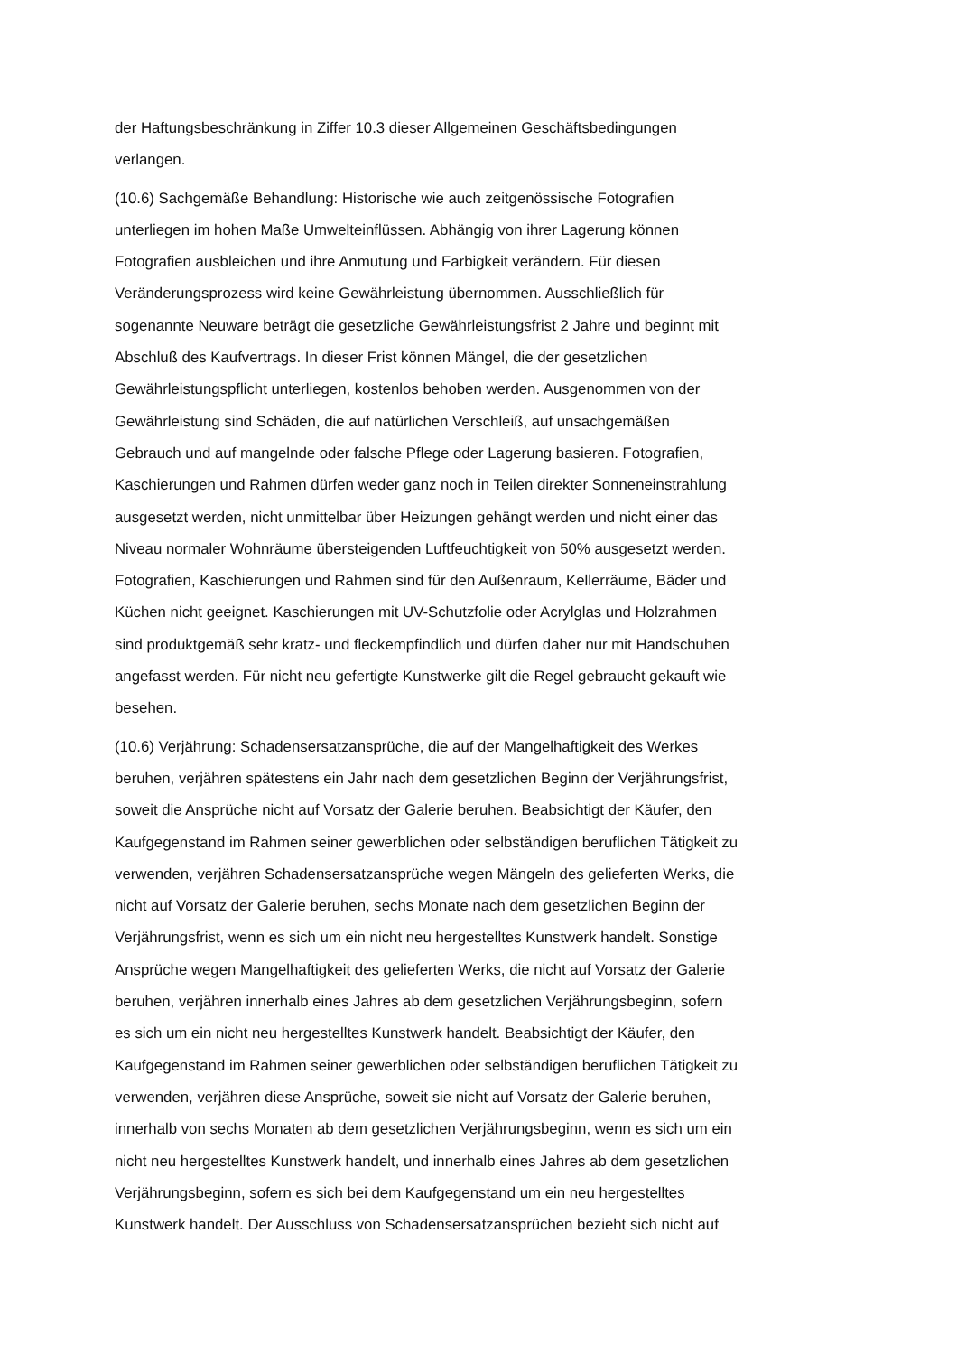der Haftungsbeschränkung in Ziffer 10.3 dieser Allgemeinen Geschäftsbedingungen
verlangen.
(10.6) Sachgemäße Behandlung: Historische wie auch zeitgenössische Fotografien
unterliegen im hohen Maße Umwelteinflüssen. Abhängig von ihrer Lagerung können
Fotografien ausbleichen und ihre Anmutung und Farbigkeit verändern. Für diesen
Veränderungsprozess wird keine Gewährleistung übernommen. Ausschließlich für
sogenannte Neuware beträgt die gesetzliche Gewährleistungsfrist 2 Jahre und beginnt mit
Abschluß des Kaufvertrags. In dieser Frist können Mängel, die der gesetzlichen
Gewährleistungspflicht unterliegen, kostenlos behoben werden. Ausgenommen von der
Gewährleistung sind Schäden, die auf natürlichen Verschleiß, auf unsachgemäßen
Gebrauch und auf mangelnde oder falsche Pflege oder Lagerung basieren. Fotografien,
Kaschierungen und Rahmen dürfen weder ganz noch in Teilen direkter Sonneneinstrahlung
ausgesetzt werden, nicht unmittelbar über Heizungen gehängt werden und nicht einer das
Niveau normaler Wohnräume übersteigenden Luftfeuchtigkeit von 50% ausgesetzt werden.
Fotografien, Kaschierungen und Rahmen sind für den Außenraum, Kellerräume, Bäder und
Küchen nicht geeignet. Kaschierungen mit UV-Schutzfolie oder Acrylglas und Holzrahmen
sind produktgemäß sehr kratz- und fleckempfindlich und dürfen daher nur mit Handschuhen
angefasst werden. Für nicht neu gefertigte Kunstwerke gilt die Regel gebraucht gekauft wie
besehen.
(10.6) Verjährung: Schadensersatzansprüche, die auf der Mangelhaftigkeit des Werkes
beruhen, verjähren spätestens ein Jahr nach dem gesetzlichen Beginn der Verjährungsfrist,
soweit die Ansprüche nicht auf Vorsatz der Galerie beruhen. Beabsichtigt der Käufer, den
Kaufgegenstand im Rahmen seiner gewerblichen oder selbständigen beruflichen Tätigkeit zu
verwenden, verjähren Schadensersatzansprüche wegen Mängeln des gelieferten Werks, die
nicht auf Vorsatz der Galerie beruhen, sechs Monate nach dem gesetzlichen Beginn der
Verjährungsfrist, wenn es sich um ein nicht neu hergestelltes Kunstwerk handelt. Sonstige
Ansprüche wegen Mangelhaftigkeit des gelieferten Werks, die nicht auf Vorsatz der Galerie
beruhen, verjähren innerhalb eines Jahres ab dem gesetzlichen Verjährungsbeginn, sofern
es sich um ein nicht neu hergestelltes Kunstwerk handelt. Beabsichtigt der Käufer, den
Kaufgegenstand im Rahmen seiner gewerblichen oder selbständigen beruflichen Tätigkeit zu
verwenden, verjähren diese Ansprüche, soweit sie nicht auf Vorsatz der Galerie beruhen,
innerhalb von sechs Monaten ab dem gesetzlichen Verjährungsbeginn, wenn es sich um ein
nicht neu hergestelltes Kunstwerk handelt, und innerhalb eines Jahres ab dem gesetzlichen
Verjährungsbeginn, sofern es sich bei dem Kaufgegenstand um ein neu hergestelltes
Kunstwerk handelt. Der Ausschluss von Schadensersatzansprüchen bezieht sich nicht auf